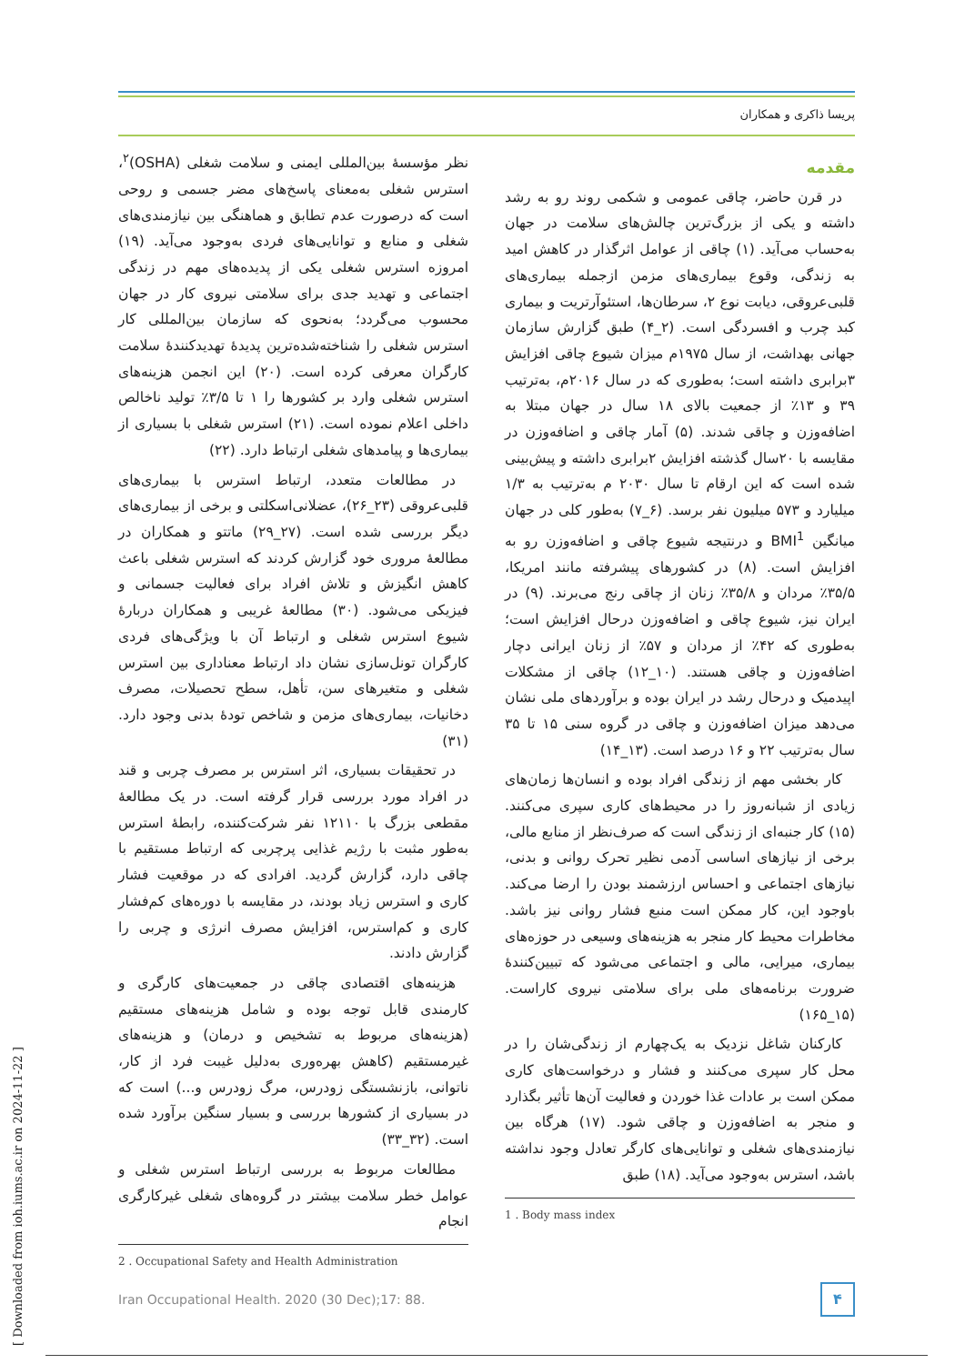پریسا ذاکری و همکاران
مقدمه
در قرن حاضر، چاقی عمومی و شکمی روند رو به رشد داشته و یکی از بزرگ‌ترین چالش‌های سلامت در جهان به‌حساب می‌آید. (۱) چاقی از عوامل اثرگذار در کاهش امید به زندگی، وقوع بیماری‌های مزمن ازجمله بیماری‌های قلبی‌عروقی، دیابت نوع ۲، سرطان‌ها، استئوآرتریت و بیماری کبد چرب و افسردگی است. (۲_۴) طبق گزارش سازمان جهانی بهداشت، از سال ۱۹۷۵م میزان شیوع چاقی افزایش ۳برابری داشته است؛ به‌طوری که در سال ۲۰۱۶م، به‌ترتیب ۳۹ و ۱۳٪ از جمعیت بالای ۱۸ سال در جهان مبتلا به اضافه‌وزن و چاقی شدند. (۵) آمار چاقی و اضافه‌وزن در مقایسه با ۲۰سال گذشته افزایش ۲برابری داشته و پیش‌بینی شده است که این ارقام تا سال ۲۰۳۰ م به‌ترتیب به ۱/۳ میلیارد و ۵۷۳ میلیون نفر برسد. (۶_۷) به‌طور کلی در جهان میانگین BMI<sup>1</sup> و درنتیجه شیوع چاقی و اضافه‌وزن رو به افزایش است. (۸) در کشورهای پیشرفته مانند امریکا، ۳۵/۵٪ مردان و ۳۵/۸٪ زنان از چاقی رنج می‌برند. (۹) در ایران نیز، شیوع چاقی و اضافه‌وزن درحال افزایش است؛ به‌طوری که ۴۲٪ از مردان و ۵۷٪ از زنان ایرانی دچار اضافه‌وزن و چاقی هستند. (۱۰_۱۲) چاقی از مشکلات اپیدمیک و درحال رشد در ایران بوده و برآوردهای ملی نشان می‌دهد میزان اضافه‌وزن و چاقی در گروه سنی ۱۵ تا ۳۵ سال به‌ترتیب ۲۲ و ۱۶ درصد است. (۱۳_۱۴)
کار بخشی مهم از زندگی افراد بوده و انسان‌ها زمان‌های زیادی از شبانه‌روز را در محیط‌های کاری سپری می‌کنند. (۱۵) کار جنبه‌ای از زندگی است که صرف‌نظر از منابع مالی، برخی از نیازهای اساسی آدمی نظیر تحرک روانی و بدنی، نیازهای اجتماعی و احساس ارزشمند بودن را ارضا می‌کند. باوجود این، کار ممکن است منبع فشار روانی نیز باشد. مخاطرات محیط کار منجر به هزینه‌های وسیعی در حوزه‌های بیماری، میرایی، مالی و اجتماعی می‌شود که تبیین‌کنندهٔ ضرورت برنامه‌های ملی برای سلامتی نیروی کاراست. (۱۵_۱۶۵)
کارکنان شاغل نزدیک به یک‌چهارم از زندگی‌شان را در محل کار سپری می‌کنند و فشار و درخواست‌های کاری ممکن است بر عادات غذا خوردن و فعالیت آن‌ها تأثیر بگذارد و منجر به اضافه‌وزن و چاقی شود. (۱۷) هرگاه بین نیازمندی‌های شغلی و توانایی‌های کارگر تعادل وجود نداشته باشد، استرس به‌وجود می‌آید. (۱۸) طبق
1 . Body mass index
نظر مؤسسهٔ بین‌المللی ایمنی و سلامت شغلی (OSHA)<sup>۲</sup>، استرس شغلی به‌معنای پاسخ‌های مضر جسمی و روحی است که درصورت عدم تطابق و هماهنگی بین نیازمندی‌های شغلی و منابع و توانایی‌های فردی به‌وجود می‌آید. (۱۹) امروزه استرس شغلی یکی از پدیده‌های مهم در زندگی اجتماعی و تهدید جدی برای سلامتی نیروی کار در جهان محسوب می‌گردد؛ به‌نحوی که سازمان بین‌المللی کار استرس شغلی را شناخته‌شده‌ترین پدیدهٔ تهدیدکنندهٔ سلامت کارگران معرفی کرده است. (۲۰) این انجمن هزینه‌های استرس شغلی وارد بر کشورها را ۱ تا ۳/۵٪ تولید ناخالص داخلی اعلام نموده است. (۲۱) استرس شغلی با بسیاری از بیماری‌ها و پیامدهای شغلی ارتباط دارد. (۲۲)
در مطالعات متعدد، ارتباط استرس با بیماری‌های قلبی‌عروقی (۲۳_۲۶)، عضلانی‌اسکلتی و برخی از بیماری‌های دیگر بررسی شده است. (۲۷_۲۹) ماتتو و همکاران در مطالعهٔ مروری خود گزارش کردند که استرس شغلی باعث کاهش انگیزش و تلاش افراد برای فعالیت جسمانی و فیزیکی می‌شود. (۳۰) مطالعهٔ غریبی و همکاران دربارهٔ شیوع استرس شغلی و ارتباط آن با ویژگی‌های فردی کارگران تونل‌سازی نشان داد ارتباط معناداری بین استرس شغلی و متغیرهای سن، تأهل، سطح تحصیلات، مصرف دخانیات، بیماری‌های مزمن و شاخص تودهٔ بدنی وجود دارد. (۳۱)
در تحقیقات بسیاری، اثر استرس بر مصرف چربی و قند در افراد مورد بررسی قرار گرفته است. در یک مطالعهٔ مقطعی بزرگ با ۱۲۱۱۰ نفر شرکت‌کننده، رابطهٔ استرس به‌طور مثبت با رژیم غذایی پرچربی که ارتباط مستقیم با چاقی دارد، گزارش گردید. افرادی که در موقعیت فشار کاری و استرس زیاد بودند، در مقایسه با دوره‌های کم‌فشار کاری و کم‌استرس، افزایش مصرف انرژی و چربی را گزارش دادند.
هزینه‌های اقتصادی چاقی در جمعیت‌های کارگری و کارمندی قابل توجه بوده و شامل هزینه‌های مستقیم (هزینه‌های مربوط به تشخیص و درمان) و هزینه‌های غیرمستقیم (کاهش بهره‌وری به‌دلیل غیبت فرد از کار، ناتوانی، بازنشستگی زودرس، مرگ زودرس و...) است که در بسیاری از کشورها بررسی و بسیار سنگین برآورد شده است. (۳۲_۳۳)
مطالعات مربوط به بررسی ارتباط استرس شغلی و عوامل خطر سلامت بیشتر در گروه‌های شغلی غیرکارگری انجام
2 . Occupational Safety and Health Administration
Iran Occupational Health. 2020 (30 Dec);17: 88.
۴
[ Downloaded from ioh.iums.ac.ir on 2024-11-22 ]